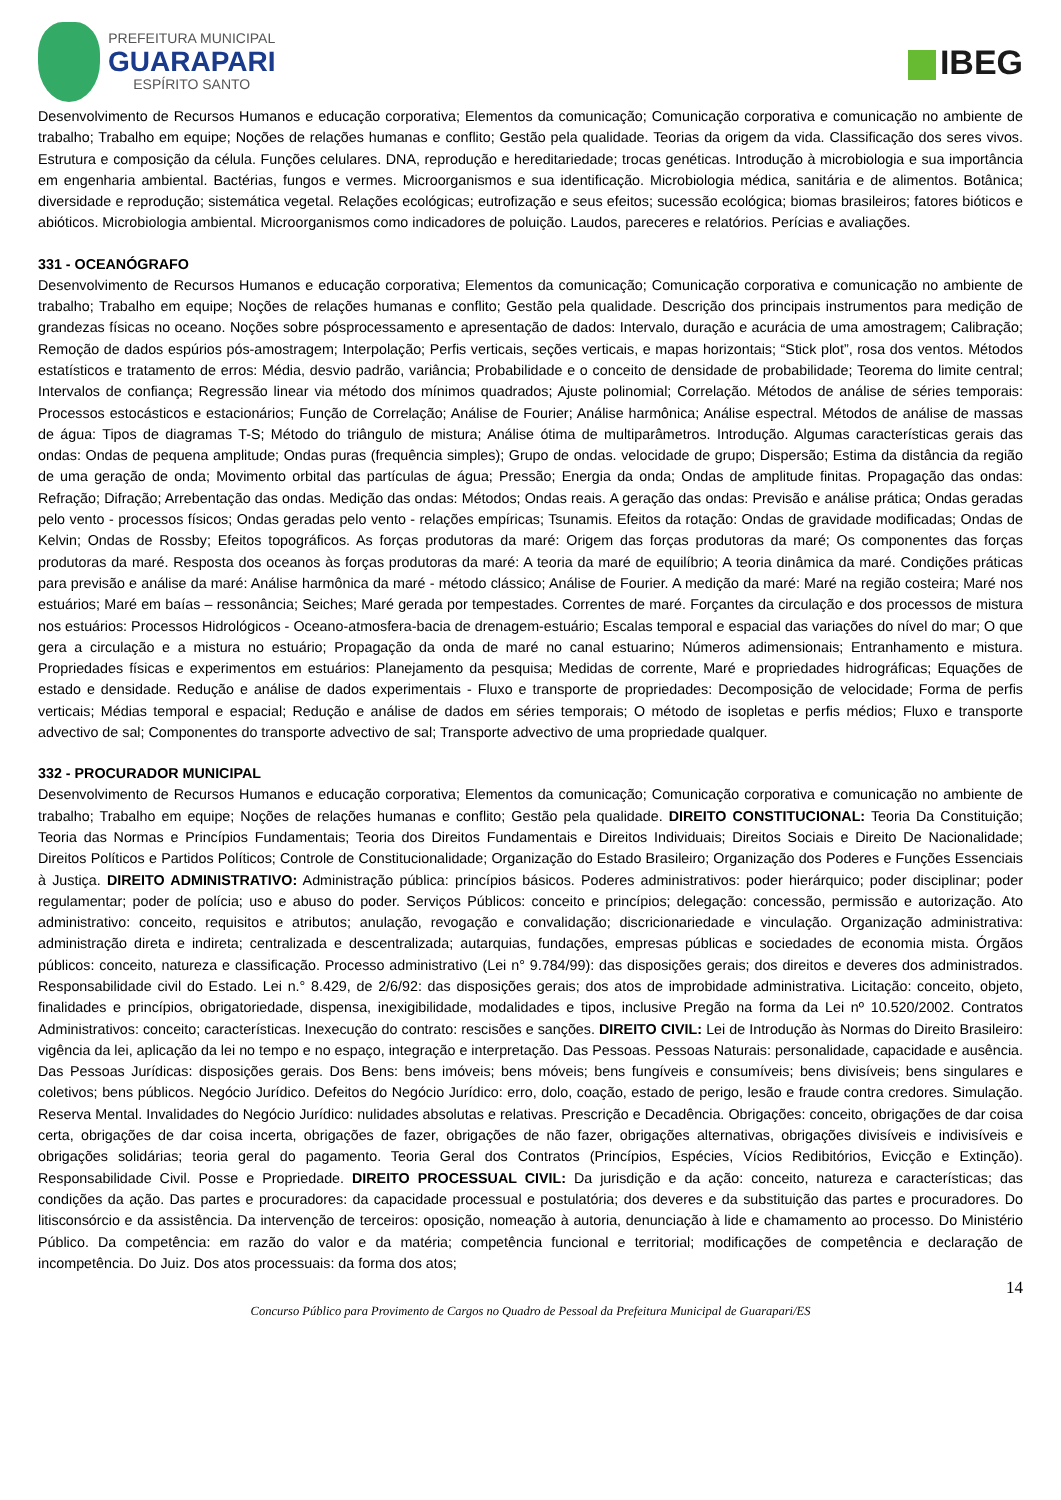PREFEITURA MUNICIPAL
GUARAPARI
ESPÍRITO SANTO
IBEG
Desenvolvimento de Recursos Humanos e educação corporativa; Elementos da comunicação; Comunicação corporativa e comunicação no ambiente de trabalho; Trabalho em equipe; Noções de relações humanas e conflito; Gestão pela qualidade. Teorias da origem da vida. Classificação dos seres vivos. Estrutura e composição da célula. Funções celulares. DNA, reprodução e hereditariedade; trocas genéticas. Introdução à microbiologia e sua importância em engenharia ambiental. Bactérias, fungos e vermes. Microorganismos e sua identificação. Microbiologia médica, sanitária e de alimentos. Botânica; diversidade e reprodução; sistemática vegetal. Relações ecológicas; eutrofização e seus efeitos; sucessão ecológica; biomas brasileiros; fatores bióticos e abióticos. Microbiologia ambiental. Microorganismos como indicadores de poluição. Laudos, pareceres e relatórios. Perícias e avaliações.
331 - OCEANÓGRAFO
Desenvolvimento de Recursos Humanos e educação corporativa; Elementos da comunicação; Comunicação corporativa e comunicação no ambiente de trabalho; Trabalho em equipe; Noções de relações humanas e conflito; Gestão pela qualidade. Descrição dos principais instrumentos para medição de grandezas físicas no oceano. Noções sobre pósprocessamento e apresentação de dados: Intervalo, duração e acurácia de uma amostragem; Calibração; Remoção de dados espúrios pós-amostragem; Interpolação; Perfis verticais, seções verticais, e mapas horizontais; “Stick plot”, rosa dos ventos. Métodos estatísticos e tratamento de erros: Média, desvio padrão, variância; Probabilidade e o conceito de densidade de probabilidade; Teorema do limite central; Intervalos de confiança; Regressão linear via método dos mínimos quadrados; Ajuste polinomial; Correlação. Métodos de análise de séries temporais: Processos estocásticos e estacionários; Função de Correlação; Análise de Fourier; Análise harmônica; Análise espectral. Métodos de análise de massas de água: Tipos de diagramas T-S; Método do triângulo de mistura; Análise ótima de multiparâmetros. Introdução. Algumas características gerais das ondas: Ondas de pequena amplitude; Ondas puras (frequência simples); Grupo de ondas. velocidade de grupo; Dispersão; Estima da distância da região de uma geração de onda; Movimento orbital das partículas de água; Pressão; Energia da onda; Ondas de amplitude finitas. Propagação das ondas: Refração; Difração; Arrebentação das ondas. Medição das ondas: Métodos; Ondas reais. A geração das ondas: Previsão e análise prática; Ondas geradas pelo vento - processos físicos; Ondas geradas pelo vento - relações empíricas; Tsunamis. Efeitos da rotação: Ondas de gravidade modificadas; Ondas de Kelvin; Ondas de Rossby; Efeitos topográficos. As forças produtoras da maré: Origem das forças produtoras da maré; Os componentes das forças produtoras da maré. Resposta dos oceanos às forças produtoras da maré: A teoria da maré de equilíbrio; A teoria dinâmica da maré. Condições práticas para previsão e análise da maré: Análise harmônica da maré - método clássico; Análise de Fourier. A medição da maré: Maré na região costeira; Maré nos estuários; Maré em baías – ressonância; Seiches; Maré gerada por tempestades. Correntes de maré. Forçantes da circulação e dos processos de mistura nos estuários: Processos Hidrológicos - Oceano-atmosfera-bacia de drenagem-estuário; Escalas temporal e espacial das variações do nível do mar; O que gera a circulação e a mistura no estuário; Propagação da onda de maré no canal estuarino; Números adimensionais; Entranhamento e mistura. Propriedades físicas e experimentos em estuários: Planejamento da pesquisa; Medidas de corrente, Maré e propriedades hidrográficas; Equações de estado e densidade. Redução e análise de dados experimentais - Fluxo e transporte de propriedades: Decomposição de velocidade; Forma de perfis verticais; Médias temporal e espacial; Redução e análise de dados em séries temporais; O método de isopletas e perfis médios; Fluxo e transporte advectivo de sal; Componentes do transporte advectivo de sal; Transporte advectivo de uma propriedade qualquer.
332 - PROCURADOR MUNICIPAL
Desenvolvimento de Recursos Humanos e educação corporativa; Elementos da comunicação; Comunicação corporativa e comunicação no ambiente de trabalho; Trabalho em equipe; Noções de relações humanas e conflito; Gestão pela qualidade. DIREITO CONSTITUCIONAL: Teoria Da Constituição; Teoria das Normas e Princípios Fundamentais; Teoria dos Direitos Fundamentais e Direitos Individuais; Direitos Sociais e Direito De Nacionalidade; Direitos Políticos e Partidos Políticos; Controle de Constitucionalidade; Organização do Estado Brasileiro; Organização dos Poderes e Funções Essenciais à Justiça. DIREITO ADMINISTRATIVO: Administração pública: princípios básicos. Poderes administrativos: poder hierárquico; poder disciplinar; poder regulamentar; poder de polícia; uso e abuso do poder. Serviços Públicos: conceito e princípios; delegação: concessão, permissão e autorização. Ato administrativo: conceito, requisitos e atributos; anulação, revogação e convalidação; discricionariedade e vinculação. Organização administrativa: administração direta e indireta; centralizada e descentralizada; autarquias, fundações, empresas públicas e sociedades de economia mista. Órgãos públicos: conceito, natureza e classificação. Processo administrativo (Lei n° 9.784/99): das disposições gerais; dos direitos e deveres dos administrados. Responsabilidade civil do Estado. Lei n.° 8.429, de 2/6/92: das disposições gerais; dos atos de improbidade administrativa. Licitação: conceito, objeto, finalidades e princípios, obrigatoriedade, dispensa, inexigibilidade, modalidades e tipos, inclusive Pregão na forma da Lei nº 10.520/2002. Contratos Administrativos: conceito; características. Inexecução do contrato: rescisões e sanções. DIREITO CIVIL: Lei de Introdução às Normas do Direito Brasileiro: vigência da lei, aplicação da lei no tempo e no espaço, integração e interpretação. Das Pessoas. Pessoas Naturais: personalidade, capacidade e ausência. Das Pessoas Jurídicas: disposições gerais. Dos Bens: bens imóveis; bens móveis; bens fungíveis e consumíveis; bens divisíveis; bens singulares e coletivos; bens públicos. Negócio Jurídico. Defeitos do Negócio Jurídico: erro, dolo, coação, estado de perigo, lesão e fraude contra credores. Simulação. Reserva Mental. Invalidades do Negócio Jurídico: nulidades absolutas e relativas. Prescrição e Decadência. Obrigações: conceito, obrigações de dar coisa certa, obrigações de dar coisa incerta, obrigações de fazer, obrigações de não fazer, obrigações alternativas, obrigações divisíveis e indivisíveis e obrigações solidárias; teoria geral do pagamento. Teoria Geral dos Contratos (Princípios, Espécies, Vícios Redibitórios, Evicção e Extinção). Responsabilidade Civil. Posse e Propriedade. DIREITO PROCESSUAL CIVIL: Da jurisdição e da ação: conceito, natureza e características; das condições da ação. Das partes e procuradores: da capacidade processual e postulatória; dos deveres e da substituição das partes e procuradores. Do litisconsórcio e da assistência. Da intervenção de terceiros: oposição, nomeação à autoria, denunciação à lide e chamamento ao processo. Do Ministério Público. Da competência: em razão do valor e da matéria; competência funcional e territorial; modificações de competência e declaração de incompetência. Do Juiz. Dos atos processuais: da forma dos atos;
14
Concurso Público para Provimento de Cargos no Quadro de Pessoal da Prefeitura Municipal de Guarapari/ES